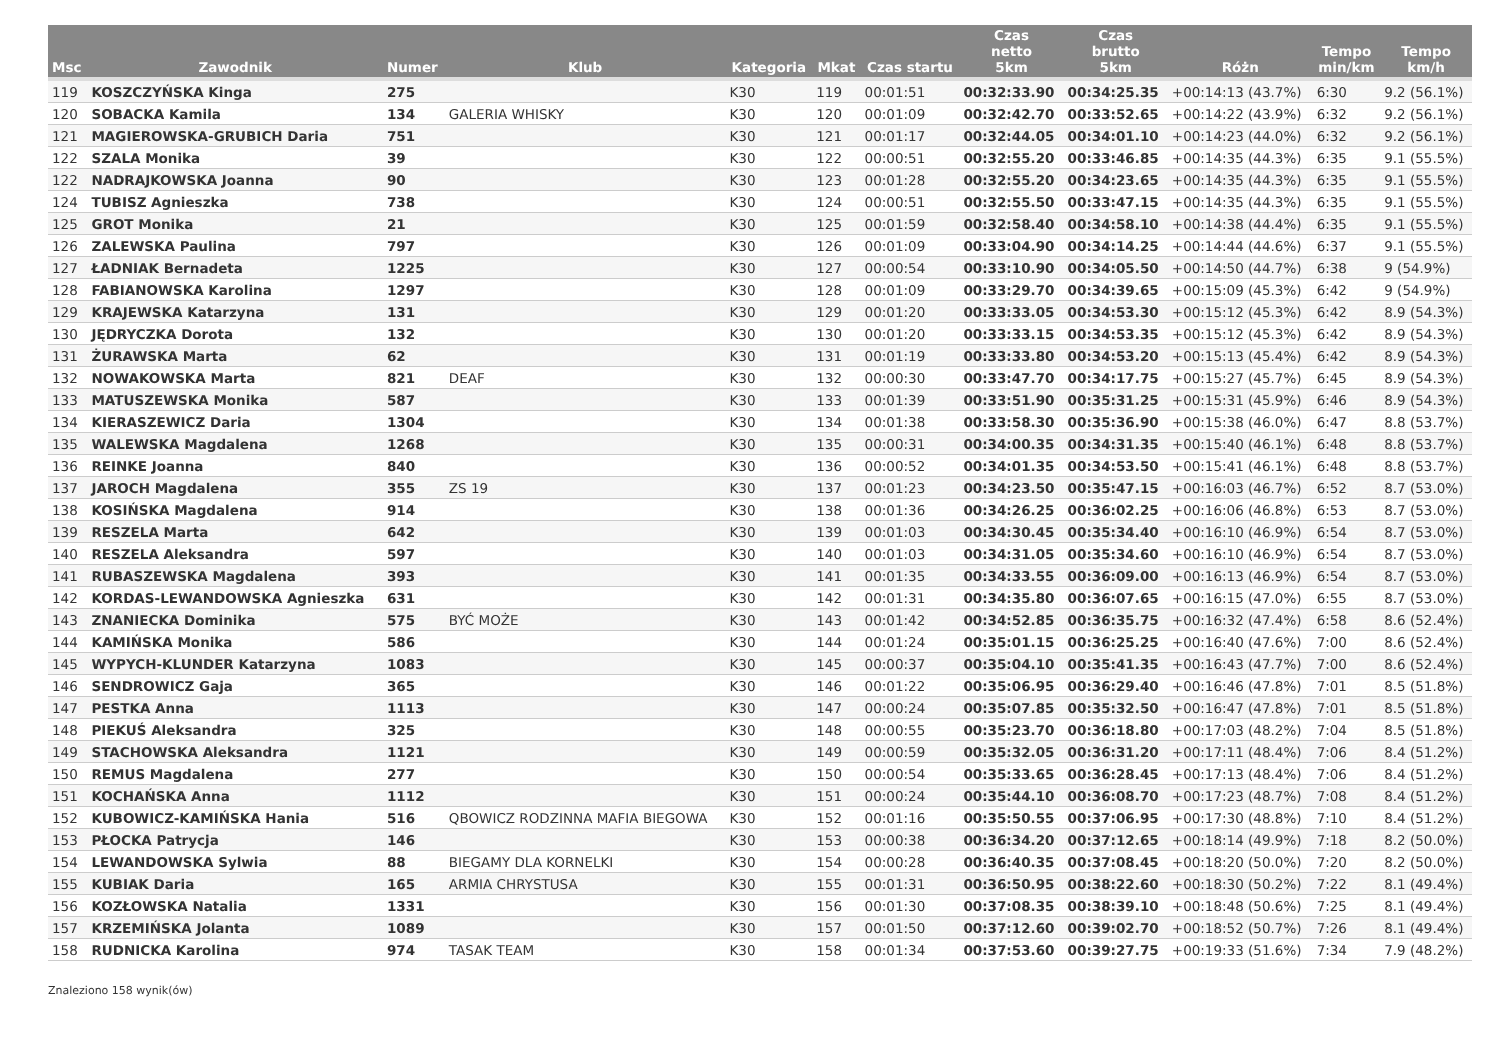| Msc | Zawodnik | Numer | Klub | Kategoria | Mkat | Czas startu | Czas netto 5km | Czas brutto 5km | Różn | Tempo min/km | Tempo km/h |
| --- | --- | --- | --- | --- | --- | --- | --- | --- | --- | --- | --- |
| 119 | KOSZCZYŃSKA Kinga | 275 | | K30 | 119 | 00:01:51 | 00:32:33.90 | 00:34:25.35 | +00:14:13 (43.7%) | 6:30 | 9.2 (56.1%) |
| 120 | SOBACKA Kamila | 134 | GALERIA WHISKY | K30 | 120 | 00:01:09 | 00:32:42.70 | 00:33:52.65 | +00:14:22 (43.9%) | 6:32 | 9.2 (56.1%) |
| 121 | MAGIEROWSKA-GRUBICH Daria | 751 | | K30 | 121 | 00:01:17 | 00:32:44.05 | 00:34:01.10 | +00:14:23 (44.0%) | 6:32 | 9.2 (56.1%) |
| 122 | SZALA Monika | 39 | | K30 | 122 | 00:00:51 | 00:32:55.20 | 00:33:46.85 | +00:14:35 (44.3%) | 6:35 | 9.1 (55.5%) |
| 122 | NADRAJKOWSKA Joanna | 90 | | K30 | 123 | 00:01:28 | 00:32:55.20 | 00:34:23.65 | +00:14:35 (44.3%) | 6:35 | 9.1 (55.5%) |
| 124 | TUBISZ Agnieszka | 738 | | K30 | 124 | 00:00:51 | 00:32:55.50 | 00:33:47.15 | +00:14:35 (44.3%) | 6:35 | 9.1 (55.5%) |
| 125 | GROT Monika | 21 | | K30 | 125 | 00:01:59 | 00:32:58.40 | 00:34:58.10 | +00:14:38 (44.4%) | 6:35 | 9.1 (55.5%) |
| 126 | ZALEWSKA Paulina | 797 | | K30 | 126 | 00:01:09 | 00:33:04.90 | 00:34:14.25 | +00:14:44 (44.6%) | 6:37 | 9.1 (55.5%) |
| 127 | ŁADNIAK Bernadeta | 1225 | | K30 | 127 | 00:00:54 | 00:33:10.90 | 00:34:05.50 | +00:14:50 (44.7%) | 6:38 | 9 (54.9%) |
| 128 | FABIANOWSKA Karolina | 1297 | | K30 | 128 | 00:01:09 | 00:33:29.70 | 00:34:39.65 | +00:15:09 (45.3%) | 6:42 | 9 (54.9%) |
| 129 | KRAJEWSKA Katarzyna | 131 | | K30 | 129 | 00:01:20 | 00:33:33.05 | 00:34:53.30 | +00:15:12 (45.3%) | 6:42 | 8.9 (54.3%) |
| 130 | JĘDRYCZKA Dorota | 132 | | K30 | 130 | 00:01:20 | 00:33:33.15 | 00:34:53.35 | +00:15:12 (45.3%) | 6:42 | 8.9 (54.3%) |
| 131 | ŻURAWSKA Marta | 62 | | K30 | 131 | 00:01:19 | 00:33:33.80 | 00:34:53.20 | +00:15:13 (45.4%) | 6:42 | 8.9 (54.3%) |
| 132 | NOWAKOWSKA Marta | 821 | DEAF | K30 | 132 | 00:00:30 | 00:33:47.70 | 00:34:17.75 | +00:15:27 (45.7%) | 6:45 | 8.9 (54.3%) |
| 133 | MATUSZEWSKA Monika | 587 | | K30 | 133 | 00:01:39 | 00:33:51.90 | 00:35:31.25 | +00:15:31 (45.9%) | 6:46 | 8.9 (54.3%) |
| 134 | KIERASZEWICZ Daria | 1304 | | K30 | 134 | 00:01:38 | 00:33:58.30 | 00:35:36.90 | +00:15:38 (46.0%) | 6:47 | 8.8 (53.7%) |
| 135 | WALEWSKA Magdalena | 1268 | | K30 | 135 | 00:00:31 | 00:34:00.35 | 00:34:31.35 | +00:15:40 (46.1%) | 6:48 | 8.8 (53.7%) |
| 136 | REINKE Joanna | 840 | | K30 | 136 | 00:00:52 | 00:34:01.35 | 00:34:53.50 | +00:15:41 (46.1%) | 6:48 | 8.8 (53.7%) |
| 137 | JAROCH Magdalena | 355 | ZS 19 | K30 | 137 | 00:01:23 | 00:34:23.50 | 00:35:47.15 | +00:16:03 (46.7%) | 6:52 | 8.7 (53.0%) |
| 138 | KOSIŃSKA Magdalena | 914 | | K30 | 138 | 00:01:36 | 00:34:26.25 | 00:36:02.25 | +00:16:06 (46.8%) | 6:53 | 8.7 (53.0%) |
| 139 | RESZELA Marta | 642 | | K30 | 139 | 00:01:03 | 00:34:30.45 | 00:35:34.40 | +00:16:10 (46.9%) | 6:54 | 8.7 (53.0%) |
| 140 | RESZELA Aleksandra | 597 | | K30 | 140 | 00:01:03 | 00:34:31.05 | 00:35:34.60 | +00:16:10 (46.9%) | 6:54 | 8.7 (53.0%) |
| 141 | RUBASZEWSKA Magdalena | 393 | | K30 | 141 | 00:01:35 | 00:34:33.55 | 00:36:09.00 | +00:16:13 (46.9%) | 6:54 | 8.7 (53.0%) |
| 142 | KORDAS-LEWANDOWSKA Agnieszka | 631 | | K30 | 142 | 00:01:31 | 00:34:35.80 | 00:36:07.65 | +00:16:15 (47.0%) | 6:55 | 8.7 (53.0%) |
| 143 | ZNANIECKA Dominika | 575 | BYĆ MOŻE | K30 | 143 | 00:01:42 | 00:34:52.85 | 00:36:35.75 | +00:16:32 (47.4%) | 6:58 | 8.6 (52.4%) |
| 144 | KAMIŃSKA Monika | 586 | | K30 | 144 | 00:01:24 | 00:35:01.15 | 00:36:25.25 | +00:16:40 (47.6%) | 7:00 | 8.6 (52.4%) |
| 145 | WYPYCH-KLUNDER Katarzyna | 1083 | | K30 | 145 | 00:00:37 | 00:35:04.10 | 00:35:41.35 | +00:16:43 (47.7%) | 7:00 | 8.6 (52.4%) |
| 146 | SENDROWICZ Gaja | 365 | | K30 | 146 | 00:01:22 | 00:35:06.95 | 00:36:29.40 | +00:16:46 (47.8%) | 7:01 | 8.5 (51.8%) |
| 147 | PESTKA Anna | 1113 | | K30 | 147 | 00:00:24 | 00:35:07.85 | 00:35:32.50 | +00:16:47 (47.8%) | 7:01 | 8.5 (51.8%) |
| 148 | PIEKUŚ Aleksandra | 325 | | K30 | 148 | 00:00:55 | 00:35:23.70 | 00:36:18.80 | +00:17:03 (48.2%) | 7:04 | 8.5 (51.8%) |
| 149 | STACHOWSKA Aleksandra | 1121 | | K30 | 149 | 00:00:59 | 00:35:32.05 | 00:36:31.20 | +00:17:11 (48.4%) | 7:06 | 8.4 (51.2%) |
| 150 | REMUS Magdalena | 277 | | K30 | 150 | 00:00:54 | 00:35:33.65 | 00:36:28.45 | +00:17:13 (48.4%) | 7:06 | 8.4 (51.2%) |
| 151 | KOCHAŃSKA Anna | 1112 | | K30 | 151 | 00:00:24 | 00:35:44.10 | 00:36:08.70 | +00:17:23 (48.7%) | 7:08 | 8.4 (51.2%) |
| 152 | KUBOWICZ-KAMIŃSKA Hania | 516 | QBOWICZ RODZINNA MAFIA BIEGOWA | K30 | 152 | 00:01:16 | 00:35:50.55 | 00:37:06.95 | +00:17:30 (48.8%) | 7:10 | 8.4 (51.2%) |
| 153 | PŁOCKA Patrycja | 146 | | K30 | 153 | 00:00:38 | 00:36:34.20 | 00:37:12.65 | +00:18:14 (49.9%) | 7:18 | 8.2 (50.0%) |
| 154 | LEWANDOWSKA Sylwia | 88 | BIEGAMY DLA KORNELKI | K30 | 154 | 00:00:28 | 00:36:40.35 | 00:37:08.45 | +00:18:20 (50.0%) | 7:20 | 8.2 (50.0%) |
| 155 | KUBIAK Daria | 165 | ARMIA CHRYSTUSA | K30 | 155 | 00:01:31 | 00:36:50.95 | 00:38:22.60 | +00:18:30 (50.2%) | 7:22 | 8.1 (49.4%) |
| 156 | KOZŁOWSKA Natalia | 1331 | | K30 | 156 | 00:01:30 | 00:37:08.35 | 00:38:39.10 | +00:18:48 (50.6%) | 7:25 | 8.1 (49.4%) |
| 157 | KRZEMIŃSKA Jolanta | 1089 | | K30 | 157 | 00:01:50 | 00:37:12.60 | 00:39:02.70 | +00:18:52 (50.7%) | 7:26 | 8.1 (49.4%) |
| 158 | RUDNICKA Karolina | 974 | TASAK TEAM | K30 | 158 | 00:01:34 | 00:37:53.60 | 00:39:27.75 | +00:19:33 (51.6%) | 7:34 | 7.9 (48.2%) |
Znaleziono 158 wynik(ów)